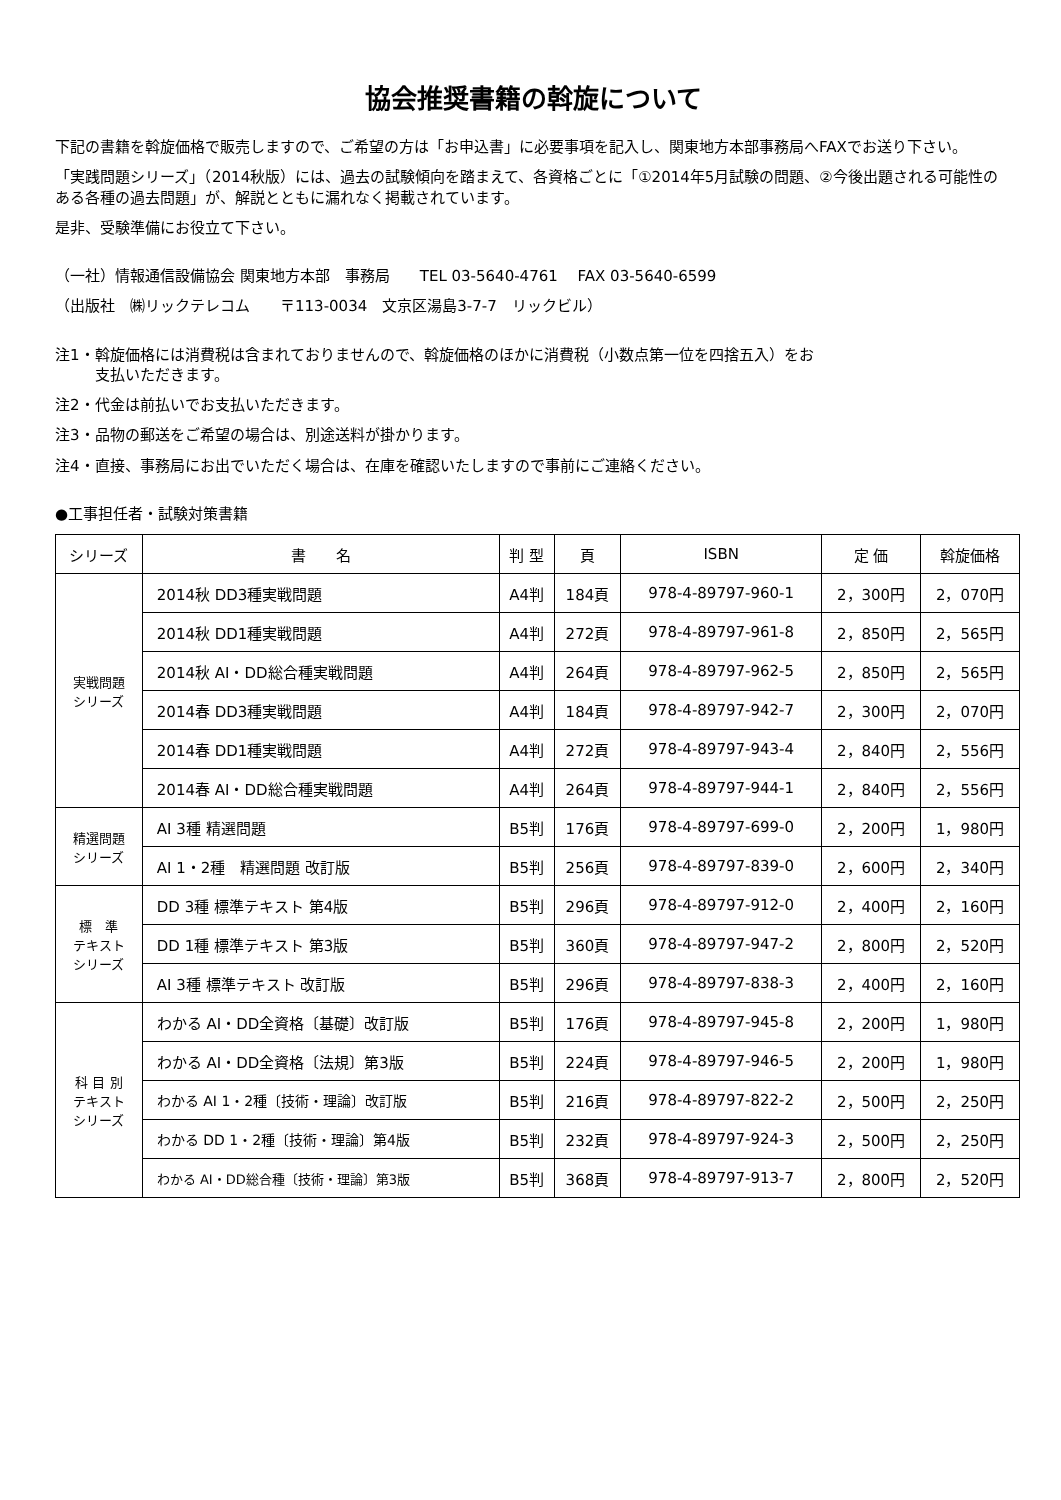協会推奨書籍の斡旋について
下記の書籍を斡旋価格で販売しますので、ご希望の方は「お申込書」に必要事項を記入し、関東地方本部事務局へFAXでお送り下さい。
「実践問題シリーズ」（2014秋版）には、過去の試験傾向を踏まえて、各資格ごとに「①2014年5月試験の問題、②今後出題される可能性のある各種の過去問題」が、解説とともに漏れなく掲載されています。
是非、受験準備にお役立て下さい。
（一社）情報通信設備協会 関東地方本部　事務局　　TEL 03-5640-4761　 FAX 03-5640-6599
（出版社　㈱リックテレコム　　〒113-0034　文京区湯島3-7-7　リックビル）
注1・斡旋価格には消費税は含まれておりませんので、斡旋価格のほかに消費税（小数点第一位を四捨五入）をお
支払いただきます。
注2・代金は前払いでお支払いただきます。
注3・品物の郵送をご希望の場合は、別途送料が掛かります。
注4・直接、事務局にお出でいただく場合は、在庫を確認いたしますので事前にご連絡ください。
●工事担任者・試験対策書籍
| シリーズ | 書 名 | 判 型 | 頁 | ISBN | 定 価 | 斡旋価格 |
| --- | --- | --- | --- | --- | --- | --- |
| 実戦問題 シリーズ | 2014秋 DD3種実戦問題 | A4判 | 184頁 | 978-4-89797-960-1 | 2，300円 | 2，070円 |
| | 2014秋 DD1種実戦問題 | A4判 | 272頁 | 978-4-89797-961-8 | 2，850円 | 2，565円 |
| | 2014秋 AI・DD総合種実戦問題 | A4判 | 264頁 | 978-4-89797-962-5 | 2，850円 | 2，565円 |
| | 2014春 DD3種実戦問題 | A4判 | 184頁 | 978-4-89797-942-7 | 2，300円 | 2，070円 |
| | 2014春 DD1種実戦問題 | A4判 | 272頁 | 978-4-89797-943-4 | 2，840円 | 2，556円 |
| | 2014春 AI・DD総合種実戦問題 | A4判 | 264頁 | 978-4-89797-944-1 | 2，840円 | 2，556円 |
| 精選問題 シリーズ | AI 3種 精選問題 | B5判 | 176頁 | 978-4-89797-699-0 | 2，200円 | 1，980円 |
| | AI 1・2種 精選問題 改訂版 | B5判 | 256頁 | 978-4-89797-839-0 | 2，600円 | 2，340円 |
| 標 準 テキスト シリーズ | DD 3種 標準テキスト 第4版 | B5判 | 296頁 | 978-4-89797-912-0 | 2，400円 | 2，160円 |
| | DD 1種 標準テキスト 第3版 | B5判 | 360頁 | 978-4-89797-947-2 | 2，800円 | 2，520円 |
| | AI 3種 標準テキスト 改訂版 | B5判 | 296頁 | 978-4-89797-838-3 | 2，400円 | 2，160円 |
| 科 目 別 テキスト シリーズ | わかる AI・DD全資格〔基礎〕改訂版 | B5判 | 176頁 | 978-4-89797-945-8 | 2，200円 | 1，980円 |
| | わかる AI・DD全資格〔法規〕第3版 | B5判 | 224頁 | 978-4-89797-946-5 | 2，200円 | 1，980円 |
| | わかる AI 1・2種〔技術・理論〕改訂版 | B5判 | 216頁 | 978-4-89797-822-2 | 2，500円 | 2，250円 |
| | わかる DD 1・2種〔技術・理論〕第4版 | B5判 | 232頁 | 978-4-89797-924-3 | 2，500円 | 2，250円 |
| | わかる AI・DD総合種〔技術・理論〕第3版 | B5判 | 368頁 | 978-4-89797-913-7 | 2，800円 | 2，520円 |